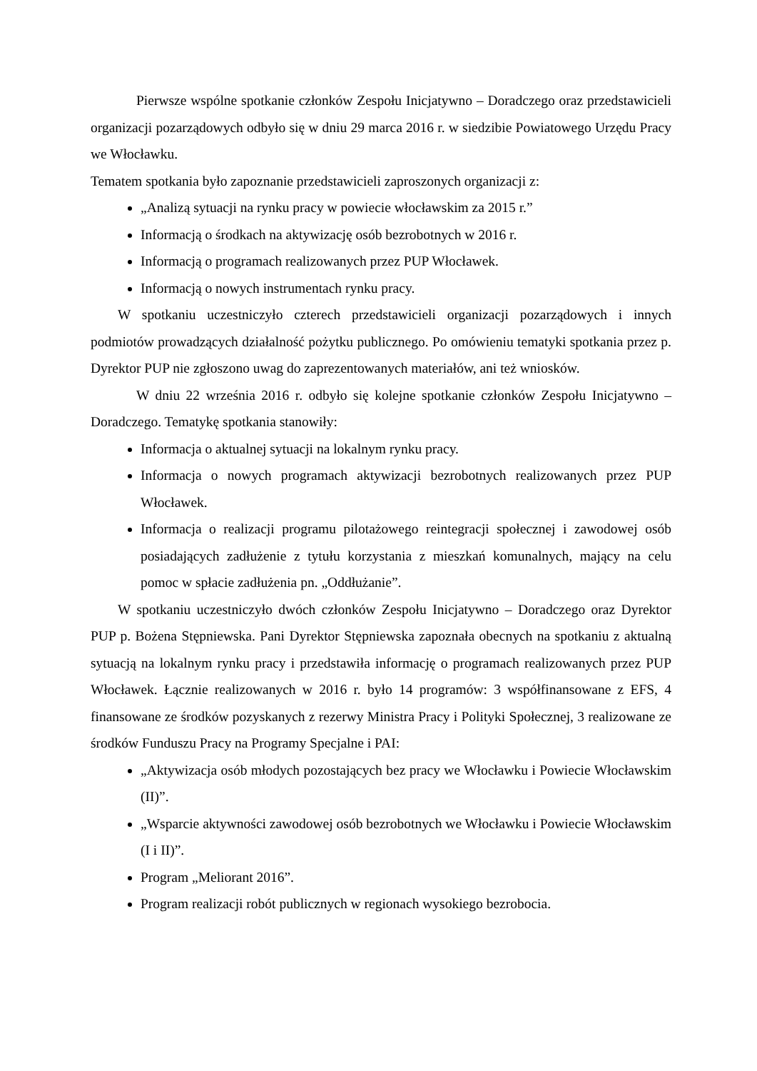Pierwsze wspólne spotkanie członków Zespołu Inicjatywno – Doradczego oraz przedstawicieli organizacji pozarządowych odbyło się w dniu 29 marca 2016 r. w siedzibie Powiatowego Urzędu Pracy we Włocławku.
Tematem spotkania było zapoznanie przedstawicieli zaproszonych organizacji z:
„Analizą sytuacji na rynku pracy w powiecie włocławskim za 2015 r.”
Informacją o środkach na aktywizację osób bezrobotnych w 2016 r.
Informacją o programach realizowanych przez PUP Włocławek.
Informacją o nowych instrumentach rynku pracy.
W spotkaniu uczestniczyło czterech przedstawicieli organizacji pozarządowych i innych podmiotów prowadzących działalność pożytku publicznego. Po omówieniu tematyki spotkania przez p. Dyrektor PUP nie zgłoszono uwag do zaprezentowanych materiałów, ani też wniosków.
W dniu 22 września 2016 r. odbyło się kolejne spotkanie członków Zespołu Inicjatywno – Doradczego. Tematykę spotkania stanowiły:
Informacja o aktualnej sytuacji na lokalnym rynku pracy.
Informacja o nowych programach aktywizacji bezrobotnych realizowanych przez PUP Włocławek.
Informacja o realizacji programu pilotażowego reintegracji społecznej i zawodowej osób posiadających zadłużenie z tytułu korzystania z mieszkań komunalnych, mający na celu pomoc w spłacie zadłużenia pn. „Oddłużanie”.
W spotkaniu uczestniczyło dwóch członków Zespołu Inicjatywno – Doradczego oraz Dyrektor PUP p. Bożena Stępniewska. Pani Dyrektor Stępniewska zapoznała obecnych na spotkaniu z aktualną sytuacją na lokalnym rynku pracy i przedstawiła informację o programach realizowanych przez PUP Włocławek. Łącznie realizowanych w 2016 r. było 14 programów: 3 współfinansowane z EFS, 4 finansowane ze środków pozyskanych z rezerwy Ministra Pracy i Polityki Społecznej, 3 realizowane ze środków Funduszu Pracy na Programy Specjalne i PAI:
„Aktywizacja osób młodych pozostających bez pracy we Włocławku i Powiecie Włocławskim (II)”.
„Wsparcie aktywności zawodowej osób bezrobotnych we Włocławku i Powiecie Włocławskim (I i II)”.
Program „Meliorant 2016”.
Program realizacji robót publicznych w regionach wysokiego bezrobocia.